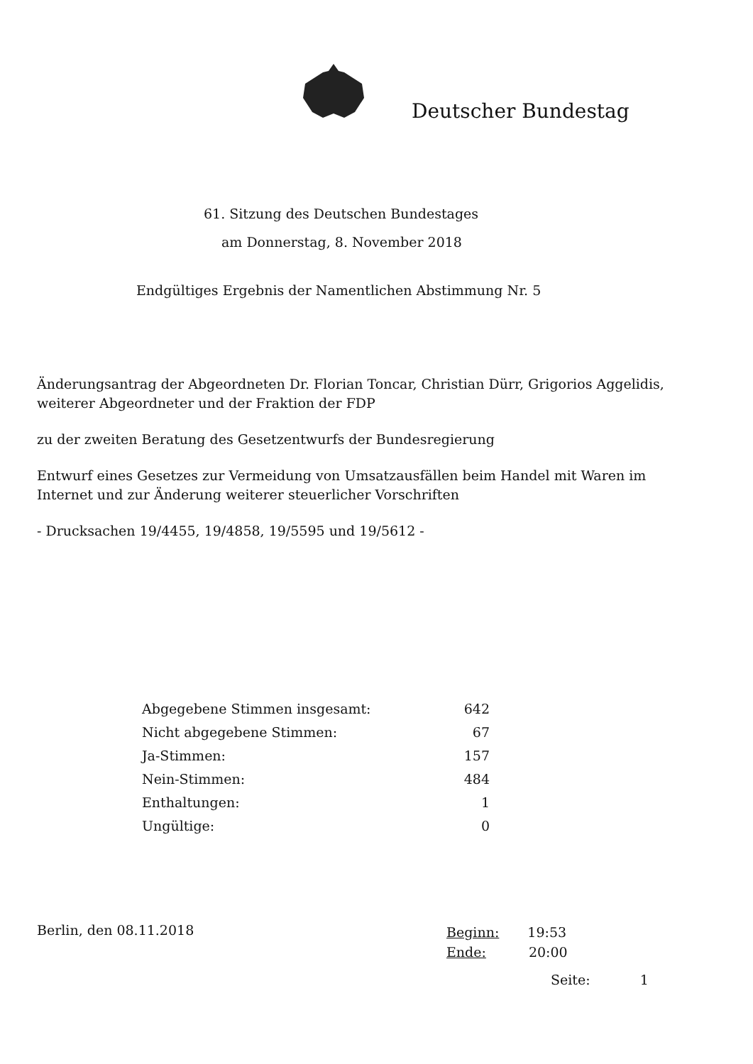Deutscher Bundestag
61. Sitzung des Deutschen Bundestages
am Donnerstag, 8. November 2018
Endgültiges Ergebnis der Namentlichen Abstimmung Nr. 5
Änderungsantrag der Abgeordneten Dr. Florian Toncar, Christian Dürr, Grigorios Aggelidis, weiterer Abgeordneter und der Fraktion der FDP
zu der zweiten Beratung des Gesetzentwurfs der Bundesregierung
Entwurf eines Gesetzes zur Vermeidung von Umsatzausfällen beim Handel mit Waren im Internet und zur Änderung weiterer steuerlicher Vorschriften
- Drucksachen 19/4455, 19/4858, 19/5595 und 19/5612 -
| Abgegebene Stimmen insgesamt: | 642 |
| Nicht abgegebene Stimmen: | 67 |
| Ja-Stimmen: | 157 |
| Nein-Stimmen: | 484 |
| Enthaltungen: | 1 |
| Ungültige: | 0 |
Berlin, den 08.11.2018
Beginn: 19:53
Ende: 20:00
Seite: 1